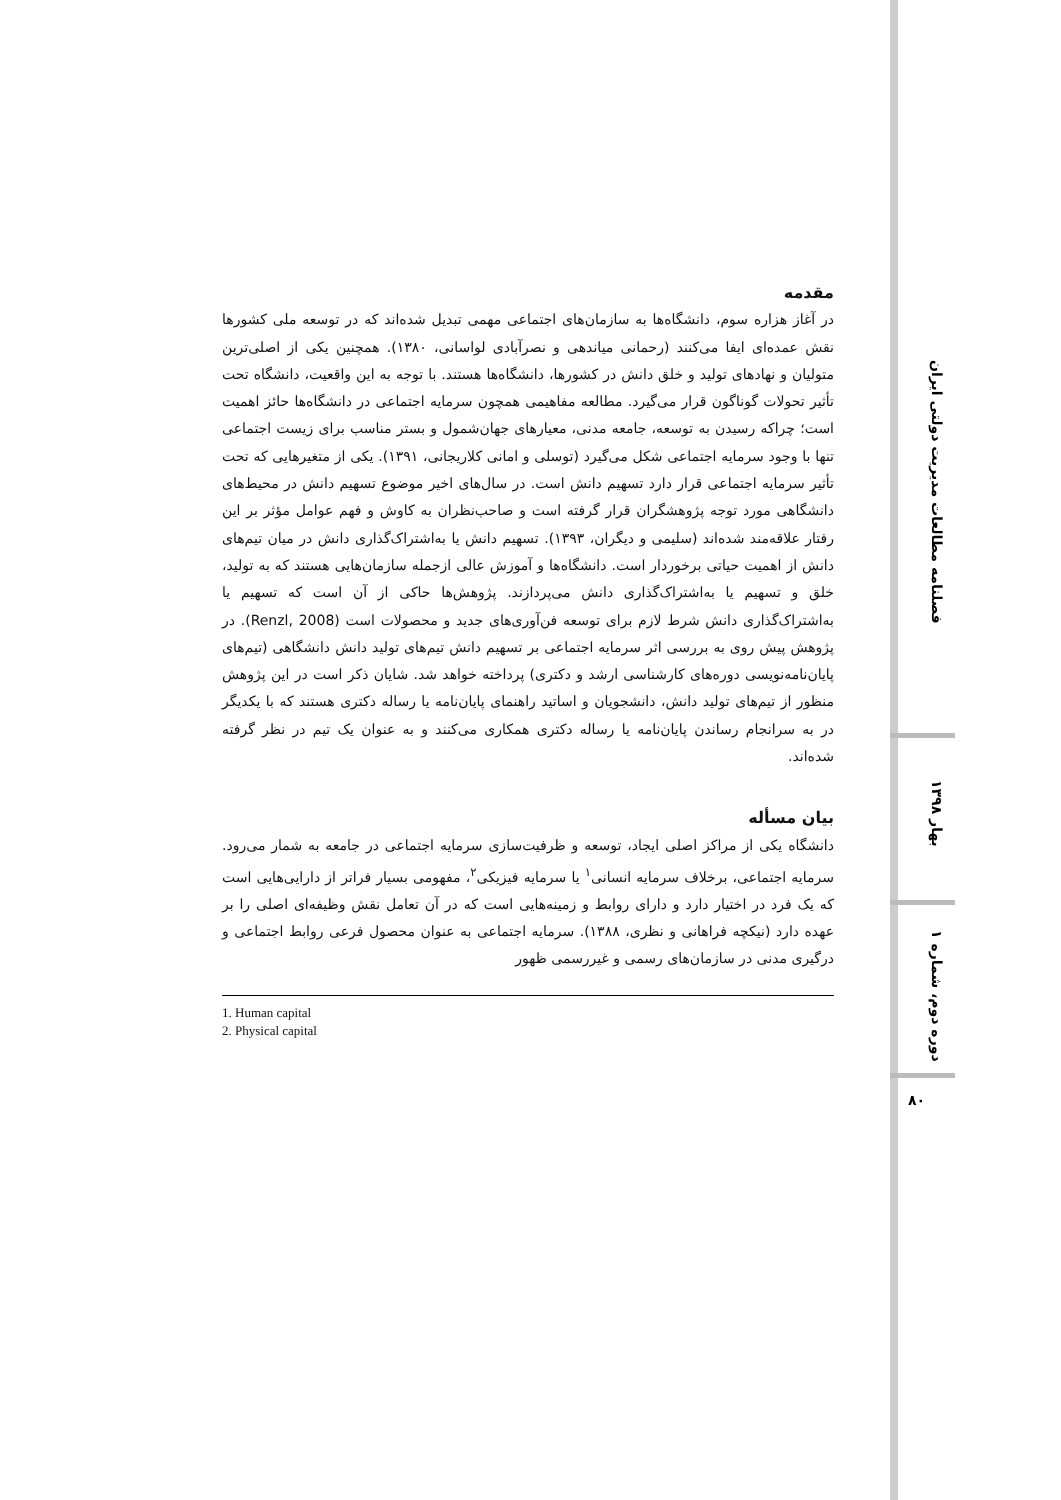مقدمه
در آغاز هزاره سوم، دانشگاه‌ها به سازمان‌های اجتماعی مهمی تبدیل شده‌اند که در توسعه ملی کشورها نقش عمده‌ای ایفا می‌کنند (رحمانی میاندهی و نصرآبادی لواسانی، ۱۳۸۰). همچنین یکی از اصلی‌ترین متولیان و نهادهای تولید و خلق دانش در کشورها، دانشگاه‌ها هستند. با توجه به این واقعیت، دانشگاه تحت تأثیر تحولات گوناگون قرار می‌گیرد. مطالعه مفاهیمی همچون سرمایه اجتماعی در دانشگاه‌ها حائز اهمیت است؛ چراکه رسیدن به توسعه، جامعه مدنی، معیارهای جهان‌شمول و بستر مناسب برای زیست اجتماعی تنها با وجود سرمایه اجتماعی شکل می‌گیرد (توسلی و امانی کلاریجانی، ۱۳۹۱). یکی از متغیرهایی که تحت تأثیر سرمایه اجتماعی قرار دارد تسهیم دانش است. در سال‌های اخیر موضوع تسهیم دانش در محیط‌های دانشگاهی مورد توجه پژوهشگران قرار گرفته است و صاحب‌نظران به کاوش و فهم عوامل مؤثر بر این رفتار علاقه‌مند شده‌اند (سلیمی و دیگران، ۱۳۹۳). تسهیم دانش یا به‌اشتراک‌گذاری دانش در میان تیم‌های دانش از اهمیت حیاتی برخوردار است. دانشگاه‌ها و آموزش عالی ازجمله سازمان‌هایی هستند که به تولید، خلق و تسهیم یا به‌اشتراک‌گذاری دانش می‌پردازند. پژوهش‌ها حاکی از آن است که تسهیم یا به‌اشتراک‌گذاری دانش شرط لازم برای توسعه فن‌آوری‌های جدید و محصولات است (Renzl, 2008). در پژوهش پیش روی به بررسی اثر سرمایه اجتماعی بر تسهیم دانش تیم‌های تولید دانش دانشگاهی (تیم‌های پایان‌نامه‌نویسی دوره‌های کارشناسی ارشد و دکتری) پرداخته خواهد شد. شایان ذکر است در این پژوهش منظور از تیم‌های تولید دانش، دانشجویان و اساتید راهنمای پایان‌نامه یا رساله دکتری هستند که با یکدیگر در به سرانجام رساندن پایان‌نامه یا رساله دکتری همکاری می‌کنند و به عنوان یک تیم در نظر گرفته شده‌اند.
بیان مسأله
دانشگاه یکی از مراکز اصلی ایجاد، توسعه و ظرفیت‌سازی سرمایه اجتماعی در جامعه به شمار می‌رود. سرمایه اجتماعی، برخلاف سرمایه انسانی<sup>۱</sup> یا سرمایه فیزیکی<sup>۲</sup>، مفهومی بسیار فراتر از دارایی‌هایی است که یک فرد در اختیار دارد و دارای روابط و زمینه‌هایی است که در آن تعامل نقش وظیفه‌ای اصلی را بر عهده دارد (نیکچه فراهانی و نظری، ۱۳۸۸). سرمایه اجتماعی به عنوان محصول فرعی روابط اجتماعی و درگیری مدنی در سازمان‌های رسمی و غیررسمی ظهور
1. Human capital
2. Physical capital
فصلنامه مطالعات مدیریت دولتی ایران
بهار ۱۳۹۸
دوره دوم، شماره ۱
۸۰